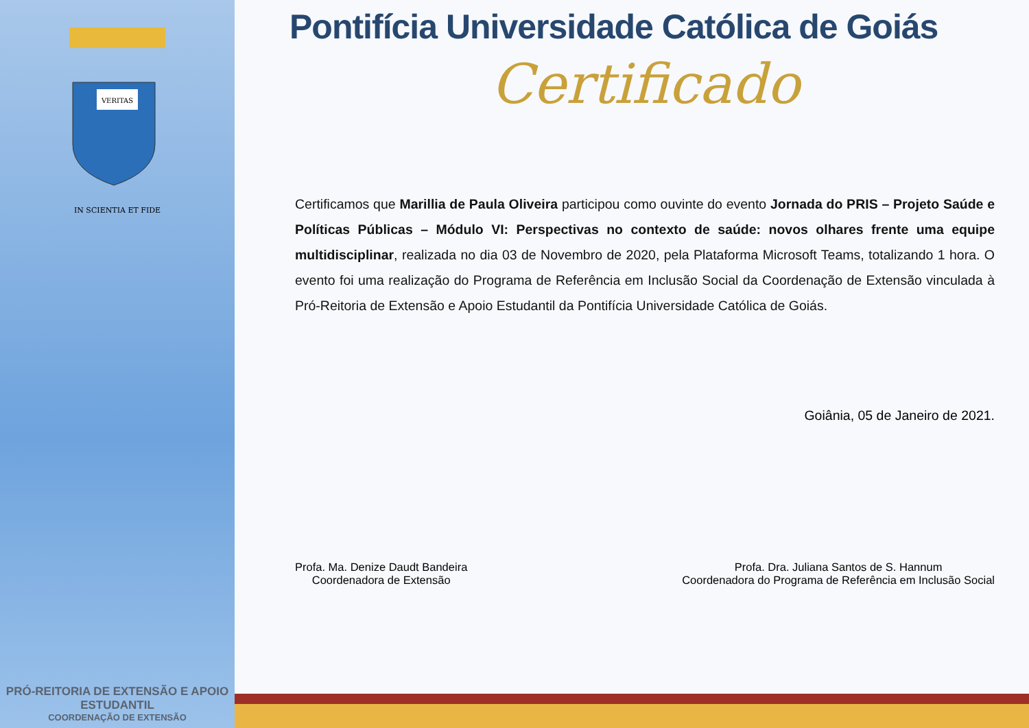VERITAS
IN SCIENTIA ET FIDE
PRÓ-REITORIA DE EXTENSÃO E APOIO ESTUDANTIL
COORDENAÇÃO DE EXTENSÃO
Pontifícia Universidade Católica de Goiás
Certificado
Certificamos que Marillia de Paula Oliveira participou como ouvinte do evento Jornada do PRIS – Projeto Saúde e Políticas Públicas – Módulo VI: Perspectivas no contexto de saúde: novos olhares frente uma equipe multidisciplinar, realizada no dia 03 de Novembro de 2020, pela Plataforma Microsoft Teams, totalizando 1 hora. O evento foi uma realização do Programa de Referência em Inclusão Social da Coordenação de Extensão vinculada à Pró-Reitoria de Extensão e Apoio Estudantil da Pontifícia Universidade Católica de Goiás.
Goiânia, 05 de Janeiro de 2021.
Profa. Ma. Denize Daudt Bandeira
Coordenadora de Extensão
Profa. Dra. Juliana Santos de S. Hannum
Coordenadora do Programa de Referência em Inclusão Social